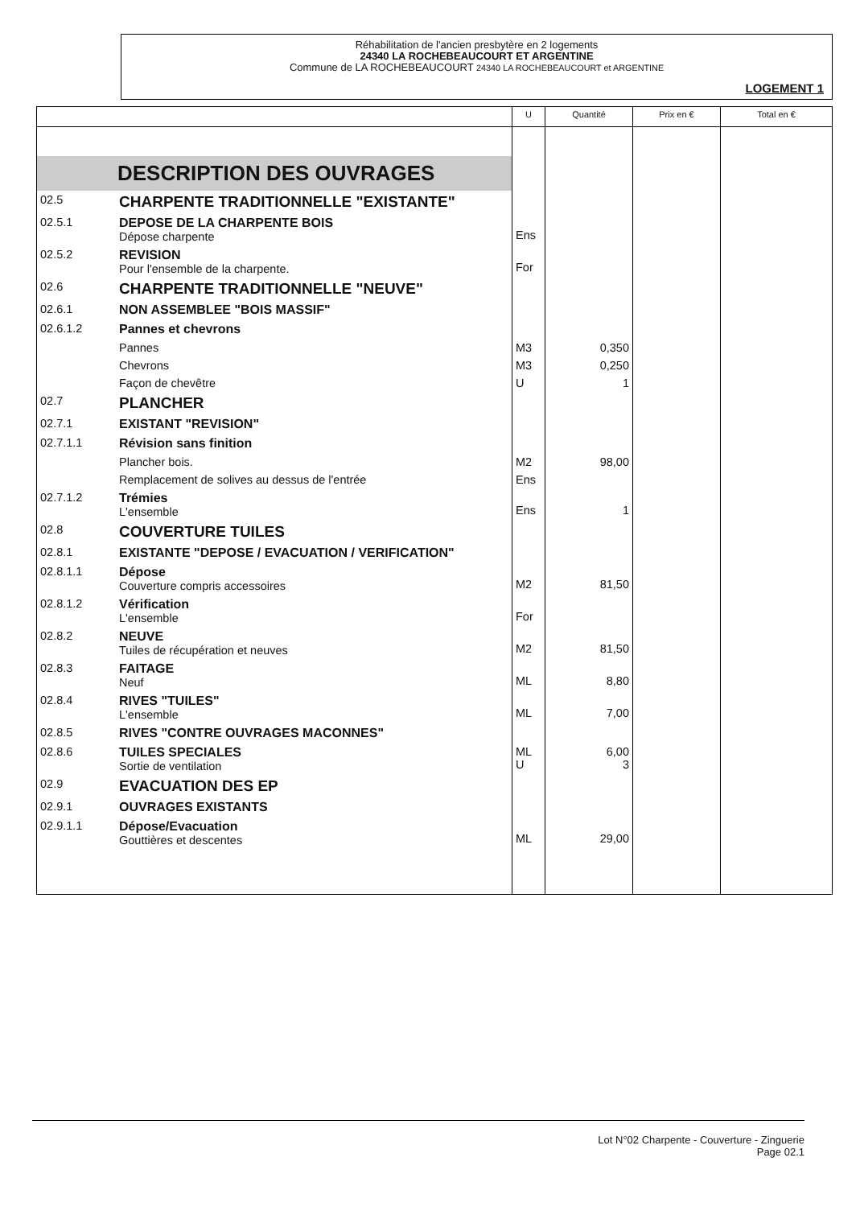Réhabilitation de l'ancien presbytère en 2 logements
24340 LA ROCHEBEAUCOURT ET ARGENTINE
Commune de LA ROCHEBEAUCOURT 24340 LA ROCHEBEAUCOURT et ARGENTINE
LOGEMENT 1
| | | U | Quantité | Prix en € | Total en € |
| --- | --- | --- | --- | --- | --- |
| DESCRIPTION DES OUVRAGES | | | | | |
| 02.5 | CHARPENTE TRADITIONNELLE "EXISTANTE" | | | | |
| 02.5.1 | DEPOSE DE LA CHARPENTE BOIS Dépose charpente | Ens | | | |
| 02.5.2 | REVISION Pour l'ensemble de la charpente. | For | | | |
| 02.6 | CHARPENTE TRADITIONNELLE "NEUVE" | | | | |
| 02.6.1 | NON ASSEMBLEE "BOIS MASSIF" | | | | |
| 02.6.1.2 | Pannes et chevrons | | | | |
| | Pannes | M3 | 0,350 | | |
| | Chevrons | M3 | 0,250 | | |
| | Façon de chevêtre | U | 1 | | |
| 02.7 | PLANCHER | | | | |
| 02.7.1 | EXISTANT "REVISION" | | | | |
| 02.7.1.1 | Révision sans finition | | | | |
| | Plancher bois. | M2 | 98,00 | | |
| | Remplacement de solives au dessus de l'entrée | Ens | | | |
| 02.7.1.2 | Trémies L'ensemble | Ens | 1 | | |
| 02.8 | COUVERTURE TUILES | | | | |
| 02.8.1 | EXISTANTE "DEPOSE / EVACUATION / VERIFICATION" | | | | |
| 02.8.1.1 | Dépose Couverture compris accessoires | M2 | 81,50 | | |
| 02.8.1.2 | Vérification L'ensemble | For | | | |
| 02.8.2 | NEUVE Tuiles de récupération et neuves | M2 | 81,50 | | |
| 02.8.3 | FAITAGE Neuf | ML | 8,80 | | |
| 02.8.4 | RIVES "TUILES" L'ensemble | ML | 7,00 | | |
| 02.8.5 | RIVES "CONTRE OUVRAGES MACONNES" | | | | |
| 02.8.6 | TUILES SPECIALES Sortie de ventilation | ML U | 6,00 3 | | |
| 02.9 | EVACUATION DES EP | | | | |
| 02.9.1 | OUVRAGES EXISTANTS | | | | |
| 02.9.1.1 | Dépose/Evacuation Gouttières et descentes | ML | 29,00 | | |
Lot N°02 Charpente - Couverture - Zinguerie
Page 02.1